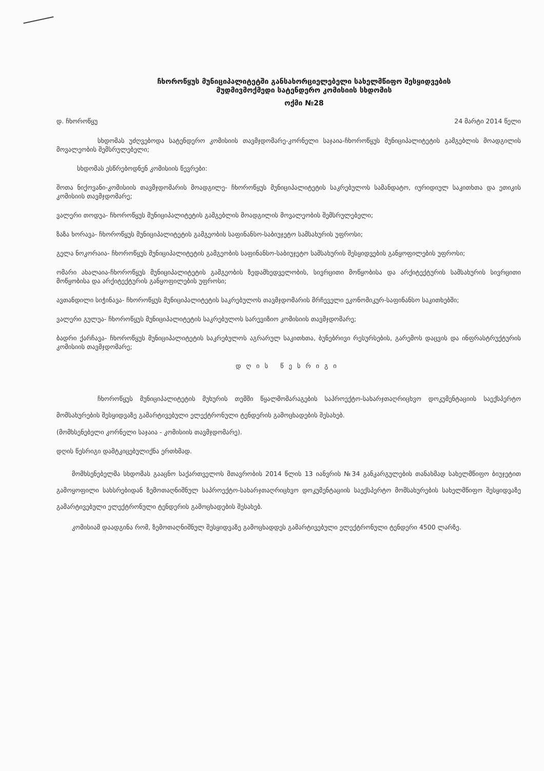ჩხოროწყუს მუნიციპალიტეტში განსახორციელებელი სახელმწიფო შესყიდვების
მუდმივმოქმედი სატენდერო კომისიის სხდომის
ოქმი №28
დ. ჩხოროწყუ 24 მარტი 2014 წელი
სხდომას უძღვებოდა სატენდერო კომისიის თავმჯდომარე-კორნელი საჯაია-ჩხოროწყუს მუნიციპალიტეტის გამგებლის მოადგილის მოვალეობის შემსრულებელი;
სხდომას ესწრებოდნენ კომისიის წევრები:
შოთა ნიქოვანი-კომისიის თავმჯდომარის მოადგილე- ჩხოროწყუს მუნიციპალიტეტის საკრებულოს სამანდატო, იურიდიულ საკითხთა და ეთიკის კომისიის თავმჯდომარე;
ვალერი თოდუა- ჩხოროწყუს მუნიციპალიტეტის გამგებლის მოადგილის მოვალეობის შემსრულებელი;
ზაზა ხორავა- ჩხოროწყუს მუნიციპალიტეტის გამგეობის საფინანსო-საბიუჯეტო სამსახურის უფროსი;
გელა ნოკორაია- ჩხოროწყუს მუნიციპალიტეტის გამგეობის საფინანსო-საბიუჯეტო სამსახურის შესყიდვების განყოფილების უფროსი;
ომარი ახალაია-ჩხოროწყუს მუნიციპალიტეტის გამგეობის ზედამხედველობის, სივრცითი მოწყობისა და არქიტექტურის სამსახურის სივრცითი მოწყობისა და არქიტექტურის განყოფილების უფროსი;
ავთანდილი სიჭინავა- ჩხოროწყუს მუნიციპალიტეტის საკრებულოს თავმჯდომარის მრჩეველი ეკონომიკურ-საფინანსო საკითხებში;
ვალერი გულუა- ჩხოროწყუს მუნიციპალიტეტის საკრებულოს სარევიზიო კომისიის თავმჯდომარე;
ბადრი ქარჩავა- ჩხოროწყუს მუნიციპალიტეტის საკრებულოს აგრარულ საკითხთა, ბუნებრივი რესურსების, გარემოს დაცვის და ინფრასტრუქტურის კომისიის თავმჯდომარე;
დღის წესრიგი
ჩხოროწყუს მუნიციპალიტეტის მუხურის თემში წყალმომარაგების საპროექტო-სახარჯთაღრიცხვო დოკუმენტაციის საექსპერტო მომსახურების შესყიდვაზე გამარტივებული ელექტრონული ტენდერის გამოცხადების შესახებ.
(მომხსენებელი კორნელი საჯაია - კომისიის თავმჯდომარე).
დღის წესრიგი დამტკიცებულიქნა ერთხმად.
მომხსენებელმა სხდომას გააცნო საქართველოს მთავრობის 2014 წლის 13 იანვრის №34 განკარგულების თანახმად სახელმწიფო ბიუჯეტით გამოყოფილი სახსრებიდან ზემოთაღნიშნულ საპროექტო-სახარჯთაღრიცხვო დოკუმენტაციის საექსპერტო მომსახურების სახელმწიფო შესყიდვაზე გამარტივებული ელექტრონული ტენდერის გამოცხადების შესახებ.
კომისიამ დაადგინა რომ, ზემოთაღნიშნულ შესყიდვაზე გამოცხადდეს გამარტივებული ელექტრონული ტენდერი 4500 ლარზე.